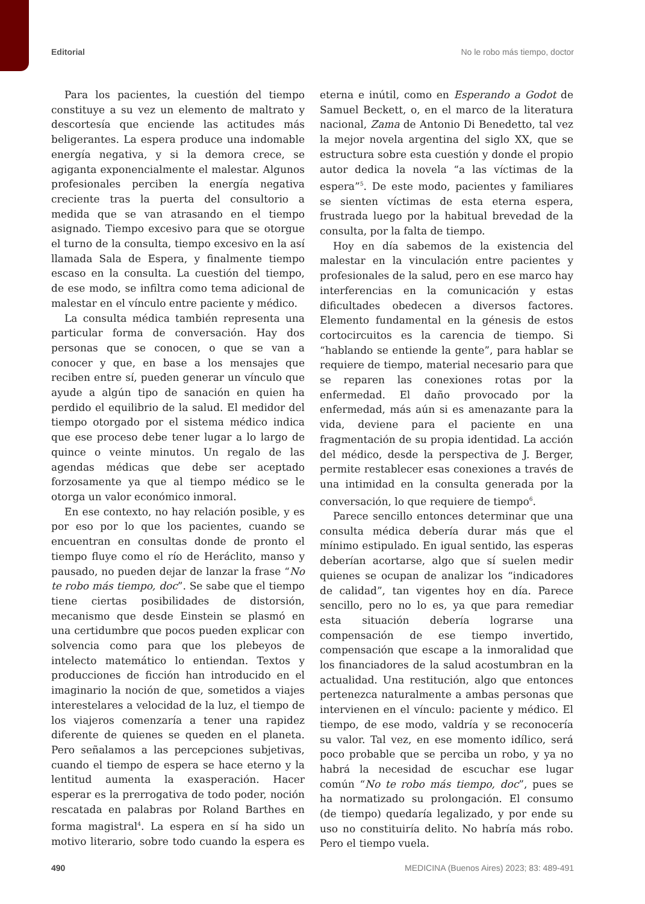Editorial No le robo más tiempo, doctor
Para los pacientes, la cuestión del tiempo constituye a su vez un elemento de maltrato y descortesía que enciende las actitudes más beligerantes. La espera produce una indomable energía negativa, y si la demora crece, se agiganta exponencialmente el malestar. Algunos profesionales perciben la energía negativa creciente tras la puerta del consultorio a medida que se van atrasando en el tiempo asignado. Tiempo excesivo para que se otorgue el turno de la consulta, tiempo excesivo en la así llamada Sala de Espera, y finalmente tiempo escaso en la consulta. La cuestión del tiempo, de ese modo, se infiltra como tema adicional de malestar en el vínculo entre paciente y médico.
La consulta médica también representa una particular forma de conversación. Hay dos personas que se conocen, o que se van a conocer y que, en base a los mensajes que reciben entre sí, pueden generar un vínculo que ayude a algún tipo de sanación en quien ha perdido el equilibrio de la salud. El medidor del tiempo otorgado por el sistema médico indica que ese proceso debe tener lugar a lo largo de quince o veinte minutos. Un regalo de las agendas médicas que debe ser aceptado forzosamente ya que al tiempo médico se le otorga un valor económico inmoral.
En ese contexto, no hay relación posible, y es por eso por lo que los pacientes, cuando se encuentran en consultas donde de pronto el tiempo fluye como el río de Heráclito, manso y pausado, no pueden dejar de lanzar la frase “No te robo más tiempo, doc”. Se sabe que el tiempo tiene ciertas posibilidades de distorsión, mecanismo que desde Einstein se plasmó en una certidumbre que pocos pueden explicar con solvencia como para que los plebeyos de intelecto matemático lo entiendan. Textos y producciones de ficción han introducido en el imaginario la noción de que, sometidos a viajes interestelares a velocidad de la luz, el tiempo de los viajeros comenzaría a tener una rapidez diferente de quienes se queden en el planeta. Pero señalamos a las percepciones subjetivas, cuando el tiempo de espera se hace eterno y la lentitud aumenta la exasperación. Hacer esperar es la prerrogativa de todo poder, noción rescatada en palabras por Roland Barthes en forma magistral<sup>4</sup>. La espera en sí ha sido un motivo literario, sobre todo cuando la espera es eterna e inútil, como en Esperando a Godot de Samuel Beckett, o, en el marco de la literatura nacional, Zama de Antonio Di Benedetto, tal vez la mejor novela argentina del siglo XX, que se estructura sobre esta cuestión y donde el propio autor dedica la novela “a las víctimas de la espera”<sup>5</sup>. De este modo, pacientes y familiares se sienten víctimas de esta eterna espera, frustrada luego por la habitual brevedad de la consulta, por la falta de tiempo.
Hoy en día sabemos de la existencia del malestar en la vinculación entre pacientes y profesionales de la salud, pero en ese marco hay interferencias en la comunicación y estas dificultades obedecen a diversos factores. Elemento fundamental en la génesis de estos cortocircuitos es la carencia de tiempo. Si “hablando se entiende la gente”, para hablar se requiere de tiempo, material necesario para que se reparen las conexiones rotas por la enfermedad. El daño provocado por la enfermedad, más aún si es amenazante para la vida, deviene para el paciente en una fragmentación de su propia identidad. La acción del médico, desde la perspectiva de J. Berger, permite restablecer esas conexiones a través de una intimidad en la consulta generada por la conversación, lo que requiere de tiempo<sup>6</sup>.
Parece sencillo entonces determinar que una consulta médica debería durar más que el mínimo estipulado. En igual sentido, las esperas deberían acortarse, algo que sí suelen medir quienes se ocupan de analizar los “indicadores de calidad”, tan vigentes hoy en día. Parece sencillo, pero no lo es, ya que para remediar esta situación debería lograrse una compensación de ese tiempo invertido, compensación que escape a la inmoralidad que los financiadores de la salud acostumbran en la actualidad. Una restitución, algo que entonces pertenezca naturalmente a ambas personas que intervienen en el vínculo: paciente y médico. El tiempo, de ese modo, valdría y se reconocería su valor. Tal vez, en ese momento idílico, será poco probable que se perciba un robo, y ya no habrá la necesidad de escuchar ese lugar común “No te robo más tiempo, doc”, pues se ha normatizado su prolongación. El consumo (de tiempo) quedaría legalizado, y por ende su uso no constituiría delito. No habría más robo. Pero el tiempo vuela.
490 MEDICINA (Buenos Aires) 2023; 83: 489-491